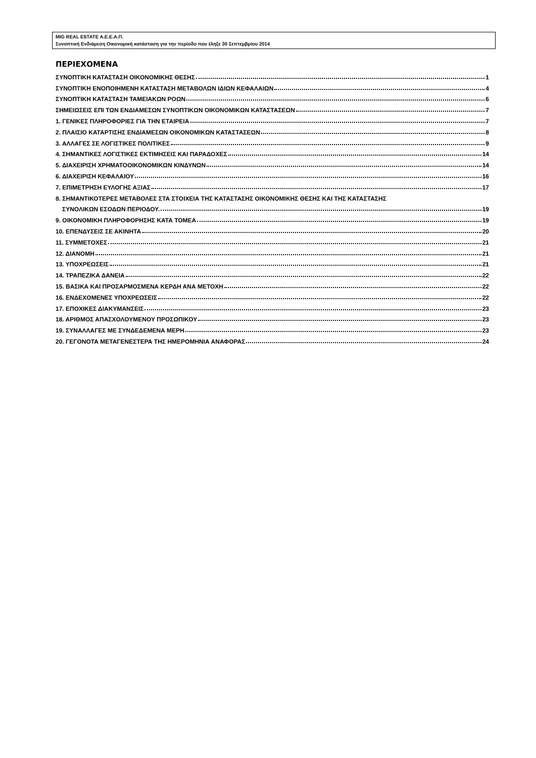MIG REAL ESTATE Α.Ε.Ε.Α.Π.
Συνοπτική Ενδιάμεση Οικονομική κατάσταση για την περίοδο που έληξε 30 Σεπτεμβρίου 2014
ΠΕΡΙΕΧΟΜΕΝΑ
ΣΥΝΟΠΤΙΚΗ ΚΑΤΑΣΤΑΣΗ ΟΙΚΟΝΟΜΙΚΗΣ ΘΕΣΗΣ 1
ΣΥΝΟΠΤΙΚΗ ΕΝΟΠΟΙΗΜΕΝΗ ΚΑΤΑΣΤΑΣΗ ΜΕΤΑΒΟΛΩΝ ΙΔΙΩΝ ΚΕΦΑΛΑΙΩΝ 4
ΣΥΝΟΠΤΙΚΗ ΚΑΤΑΣΤΑΣΗ ΤΑΜΕΙΑΚΩΝ ΡΟΩΝ 6
ΣΗΜΕΙΩΣΕΙΣ ΕΠΙ ΤΩΝ ΕΝΔΙΑΜΕΣΩΝ ΣΥΝΟΠΤΙΚΩΝ ΟΙΚΟΝΟΜΙΚΩΝ ΚΑΤΑΣΤΑΣΕΩΝ 7
1. ΓΕΝΙΚΕΣ ΠΛΗΡΟΦΟΡΙΕΣ ΓΙΑ ΤΗΝ ΕΤΑΙΡΕΙΑ 7
2. ΠΛΑΙΣΙΟ ΚΑΤΑΡΤΙΣΗΣ ΕΝΔΙΑΜΕΣΩΝ ΟΙΚΟΝΟΜΙΚΩΝ ΚΑΤΑΣΤΑΣΕΩΝ 8
3. ΑΛΛΑΓΕΣ ΣΕ ΛΟΓΙΣΤΙΚΕΣ ΠΟΛΙΤΙΚΕΣ 9
4. ΣΗΜΑΝΤΙΚΕΣ ΛΟΓΙΣΤΙΚΕΣ ΕΚΤΙΜΗΣΕΙΣ ΚΑΙ ΠΑΡΑΔΟΧΕΣ 14
5. ΔΙΑΧΕΙΡΙΣΗ ΧΡΗΜΑΤΟΟΙΚΟΝΟΜΙΚΩΝ ΚΙΝΔΥΝΩΝ 14
6. ΔΙΑΧΕΙΡΙΣΗ ΚΕΦΑΛΑΙΟΥ 16
7. ΕΠΙΜΕΤΡΗΣΗ ΕΥΛΟΓΗΣ ΑΞΙΑΣ 17
8. ΣΗΜΑΝΤΙΚΟΤΕΡΕΣ ΜΕΤΑΒΟΛΕΣ ΣΤΑ ΣΤΟΙΧΕΙΑ ΤΗΣ ΚΑΤΑΣΤΑΣΗΣ ΟΙΚΟΝΟΜΙΚΗΣ ΘΕΣΗΣ ΚΑΙ ΤΗΣ ΚΑΤΑΣΤΑΣΗΣ
ΣΥΝΟΛΙΚΩΝ ΕΣΟΔΩΝ ΠΕΡΙΟΔΟΥ. 19
9. ΟΙΚΟΝΟΜΙΚΗ ΠΛΗΡΟΦΟΡΗΣΗΣ ΚΑΤΑ ΤΟΜΕΑ 19
10. ΕΠΕΝΔΥΣΕΙΣ ΣΕ ΑΚΙΝΗΤΑ 20
11. ΣΥΜΜΕΤΟΧΕΣ 21
12. ΔΙΑΝΟΜΗ 21
13. ΥΠΟΧΡΕΩΣΕΙΣ 21
14. ΤΡΑΠΕΖΙΚΑ ΔΑΝΕΙΑ 22
15. ΒΑΣΙΚΑ ΚΑΙ ΠΡΟΣΑΡΜΟΣΜΕΝΑ ΚΕΡΔΗ ΑΝΑ ΜΕΤΟΧΗ 22
16. ΕΝΔΕΧΟΜΕΝΕΣ ΥΠΟΧΡΕΩΣΕΙΣ 22
17. ΕΠΟΧΙΚΕΣ ΔΙΑΚΥΜΑΝΣΕΙΣ 23
18. ΑΡΙΘΜΟΣ ΑΠΑΣΧΟΛΟΥΜΕΝΟΥ ΠΡΟΣΩΠΙΚΟΥ 23
19. ΣΥΝΑΛΛΑΓΕΣ ΜΕ ΣΥΝΔΕΔΕΜΕΝΑ ΜΕΡΗ 23
20. ΓΕΓΟΝΟΤΑ ΜΕΤΑΓΕΝΕΣΤΕΡΑ ΤΗΣ ΗΜΕΡΟΜΗΝΙΑ ΑΝΑΦΟΡΑΣ 24